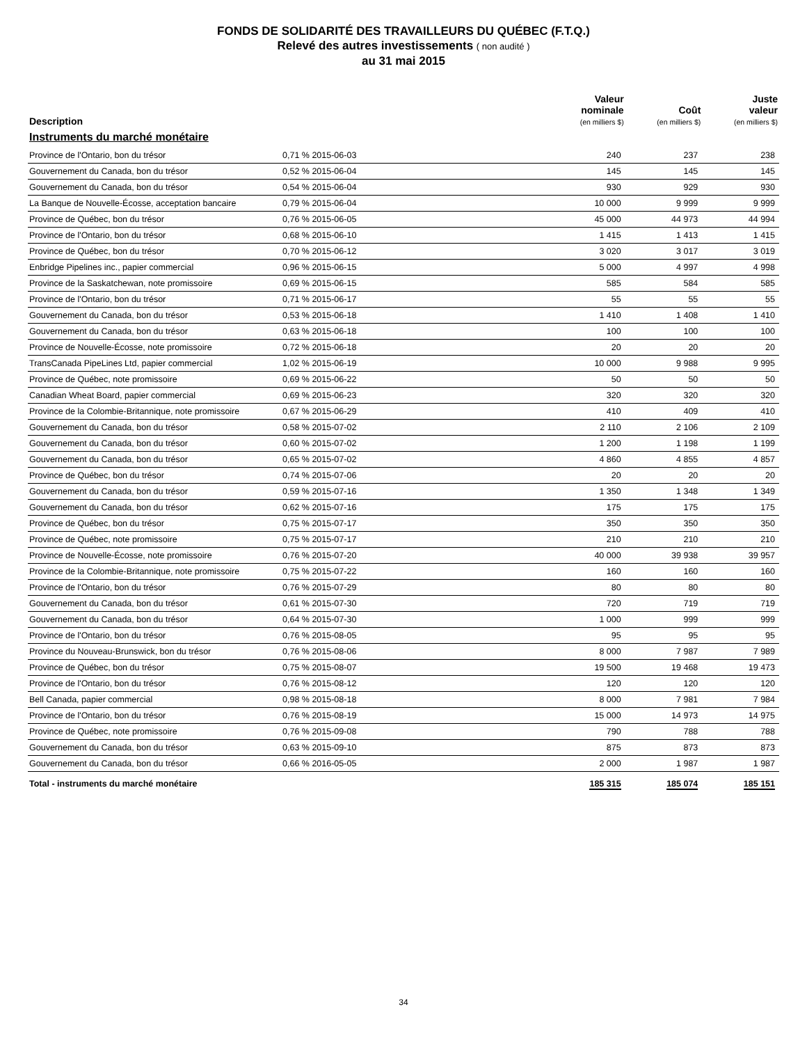FONDS DE SOLIDARITÉ DES TRAVAILLEURS DU QUÉBEC (F.T.Q.)
Relevé des autres investissements ( non audité )
au 31 mai 2015
| Description | | Valeur nominale (en milliers $) | Coût (en milliers $) | Juste valeur (en milliers $) |
| --- | --- | --- | --- | --- |
| Instruments du marché monétaire | | | | |
| Province de l'Ontario, bon du trésor | 0,71 % 2015-06-03 | 240 | 237 | 238 |
| Gouvernement du Canada, bon du trésor | 0,52 % 2015-06-04 | 145 | 145 | 145 |
| Gouvernement du Canada, bon du trésor | 0,54 % 2015-06-04 | 930 | 929 | 930 |
| La Banque de Nouvelle-Écosse, acceptation bancaire | 0,79 % 2015-06-04 | 10 000 | 9 999 | 9 999 |
| Province de Québec, bon du trésor | 0,76 % 2015-06-05 | 45 000 | 44 973 | 44 994 |
| Province de l'Ontario, bon du trésor | 0,68 % 2015-06-10 | 1 415 | 1 413 | 1 415 |
| Province de Québec, bon du trésor | 0,70 % 2015-06-12 | 3 020 | 3 017 | 3 019 |
| Enbridge Pipelines inc., papier commercial | 0,96 % 2015-06-15 | 5 000 | 4 997 | 4 998 |
| Province de la Saskatchewan, note promissoire | 0,69 % 2015-06-15 | 585 | 584 | 585 |
| Province de l'Ontario, bon du trésor | 0,71 % 2015-06-17 | 55 | 55 | 55 |
| Gouvernement du Canada, bon du trésor | 0,53 % 2015-06-18 | 1 410 | 1 408 | 1 410 |
| Gouvernement du Canada, bon du trésor | 0,63 % 2015-06-18 | 100 | 100 | 100 |
| Province de Nouvelle-Écosse, note promissoire | 0,72 % 2015-06-18 | 20 | 20 | 20 |
| TransCanada PipeLines Ltd, papier commercial | 1,02 % 2015-06-19 | 10 000 | 9 988 | 9 995 |
| Province de Québec, note promissoire | 0,69 % 2015-06-22 | 50 | 50 | 50 |
| Canadian Wheat Board, papier commercial | 0,69 % 2015-06-23 | 320 | 320 | 320 |
| Province de la Colombie-Britannique, note promissoire | 0,67 % 2015-06-29 | 410 | 409 | 410 |
| Gouvernement du Canada, bon du trésor | 0,58 % 2015-07-02 | 2 110 | 2 106 | 2 109 |
| Gouvernement du Canada, bon du trésor | 0,60 % 2015-07-02 | 1 200 | 1 198 | 1 199 |
| Gouvernement du Canada, bon du trésor | 0,65 % 2015-07-02 | 4 860 | 4 855 | 4 857 |
| Province de Québec, bon du trésor | 0,74 % 2015-07-06 | 20 | 20 | 20 |
| Gouvernement du Canada, bon du trésor | 0,59 % 2015-07-16 | 1 350 | 1 348 | 1 349 |
| Gouvernement du Canada, bon du trésor | 0,62 % 2015-07-16 | 175 | 175 | 175 |
| Province de Québec, bon du trésor | 0,75 % 2015-07-17 | 350 | 350 | 350 |
| Province de Québec, note promissoire | 0,75 % 2015-07-17 | 210 | 210 | 210 |
| Province de Nouvelle-Écosse, note promissoire | 0,76 % 2015-07-20 | 40 000 | 39 938 | 39 957 |
| Province de la Colombie-Britannique, note promissoire | 0,75 % 2015-07-22 | 160 | 160 | 160 |
| Province de l'Ontario, bon du trésor | 0,76 % 2015-07-29 | 80 | 80 | 80 |
| Gouvernement du Canada, bon du trésor | 0,61 % 2015-07-30 | 720 | 719 | 719 |
| Gouvernement du Canada, bon du trésor | 0,64 % 2015-07-30 | 1 000 | 999 | 999 |
| Province de l'Ontario, bon du trésor | 0,76 % 2015-08-05 | 95 | 95 | 95 |
| Province du Nouveau-Brunswick, bon du trésor | 0,76 % 2015-08-06 | 8 000 | 7 987 | 7 989 |
| Province de Québec, bon du trésor | 0,75 % 2015-08-07 | 19 500 | 19 468 | 19 473 |
| Province de l'Ontario, bon du trésor | 0,76 % 2015-08-12 | 120 | 120 | 120 |
| Bell Canada, papier commercial | 0,98 % 2015-08-18 | 8 000 | 7 981 | 7 984 |
| Province de l'Ontario, bon du trésor | 0,76 % 2015-08-19 | 15 000 | 14 973 | 14 975 |
| Province de Québec, note promissoire | 0,76 % 2015-09-08 | 790 | 788 | 788 |
| Gouvernement du Canada, bon du trésor | 0,63 % 2015-09-10 | 875 | 873 | 873 |
| Gouvernement du Canada, bon du trésor | 0,66 % 2016-05-05 | 2 000 | 1 987 | 1 987 |
| Total - instruments du marché monétaire | | 185 315 | 185 074 | 185 151 |
34